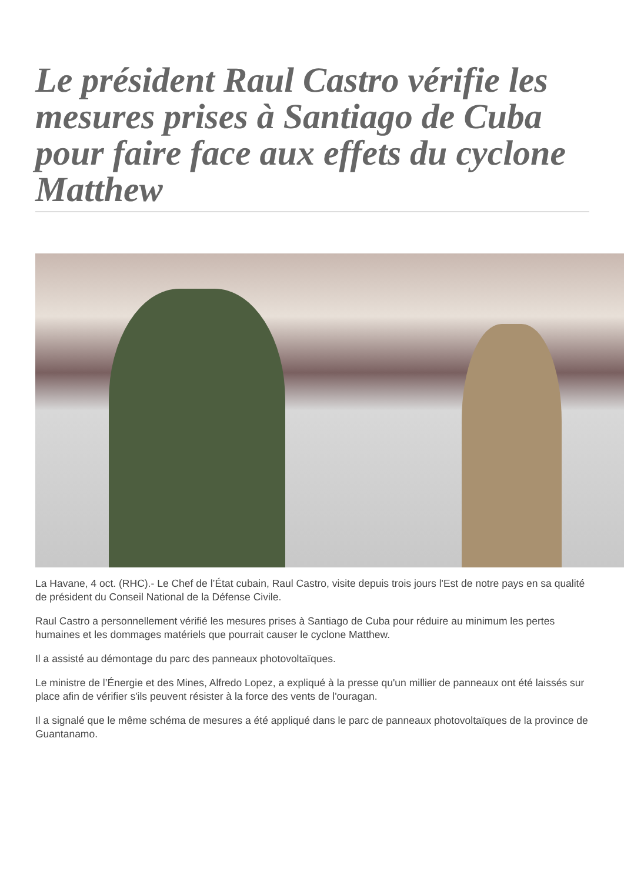Le président Raul Castro vérifie les mesures prises à Santiago de Cuba pour faire face aux effets du cyclone Matthew
La Havane, 4 oct. (RHC).- Le Chef de l’État cubain, Raul Castro, visite depuis trois jours l'Est de notre pays en sa qualité de président du Conseil National de la Défense Civile.
Raul Castro a personnellement vérifié les mesures prises à Santiago de Cuba pour réduire au minimum les pertes humaines et les dommages matériels que pourrait causer le cyclone Matthew.
Il a assisté au démontage du parc des panneaux photovoltaïques.
Le ministre de l’Énergie et des Mines, Alfredo Lopez, a expliqué à la presse qu'un millier de panneaux ont été laissés sur place afin de vérifier s'ils peuvent résister à la force des vents de l'ouragan.
Il a signalé que le même schéma de mesures a été appliqué dans le parc de panneaux photovoltaïques de la province de Guantanamo.